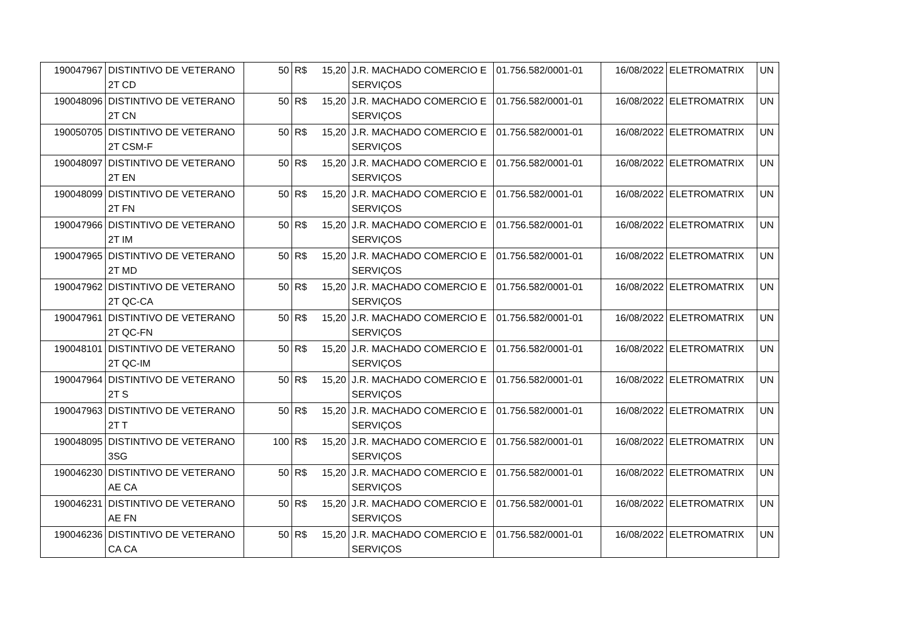| 190047967 | DISTINTIVO DE VETERANO 2T CD | 50 | R$ 15,20 | J.R. MACHADO COMERCIO E SERVIÇOS | 01.756.582/0001-01 | 16/08/2022 | ELETROMATRIX | UN |
| 190048096 | DISTINTIVO DE VETERANO 2T CN | 50 | R$ 15,20 | J.R. MACHADO COMERCIO E SERVIÇOS | 01.756.582/0001-01 | 16/08/2022 | ELETROMATRIX | UN |
| 190050705 | DISTINTIVO DE VETERANO 2T CSM-F | 50 | R$ 15,20 | J.R. MACHADO COMERCIO E SERVIÇOS | 01.756.582/0001-01 | 16/08/2022 | ELETROMATRIX | UN |
| 190048097 | DISTINTIVO DE VETERANO 2T EN | 50 | R$ 15,20 | J.R. MACHADO COMERCIO E SERVIÇOS | 01.756.582/0001-01 | 16/08/2022 | ELETROMATRIX | UN |
| 190048099 | DISTINTIVO DE VETERANO 2T FN | 50 | R$ 15,20 | J.R. MACHADO COMERCIO E SERVIÇOS | 01.756.582/0001-01 | 16/08/2022 | ELETROMATRIX | UN |
| 190047966 | DISTINTIVO DE VETERANO 2T IM | 50 | R$ 15,20 | J.R. MACHADO COMERCIO E SERVIÇOS | 01.756.582/0001-01 | 16/08/2022 | ELETROMATRIX | UN |
| 190047965 | DISTINTIVO DE VETERANO 2T MD | 50 | R$ 15,20 | J.R. MACHADO COMERCIO E SERVIÇOS | 01.756.582/0001-01 | 16/08/2022 | ELETROMATRIX | UN |
| 190047962 | DISTINTIVO DE VETERANO 2T QC-CA | 50 | R$ 15,20 | J.R. MACHADO COMERCIO E SERVIÇOS | 01.756.582/0001-01 | 16/08/2022 | ELETROMATRIX | UN |
| 190047961 | DISTINTIVO DE VETERANO 2T QC-FN | 50 | R$ 15,20 | J.R. MACHADO COMERCIO E SERVIÇOS | 01.756.582/0001-01 | 16/08/2022 | ELETROMATRIX | UN |
| 190048101 | DISTINTIVO DE VETERANO 2T QC-IM | 50 | R$ 15,20 | J.R. MACHADO COMERCIO E SERVIÇOS | 01.756.582/0001-01 | 16/08/2022 | ELETROMATRIX | UN |
| 190047964 | DISTINTIVO DE VETERANO 2T S | 50 | R$ 15,20 | J.R. MACHADO COMERCIO E SERVIÇOS | 01.756.582/0001-01 | 16/08/2022 | ELETROMATRIX | UN |
| 190047963 | DISTINTIVO DE VETERANO 2T T | 50 | R$ 15,20 | J.R. MACHADO COMERCIO E SERVIÇOS | 01.756.582/0001-01 | 16/08/2022 | ELETROMATRIX | UN |
| 190048095 | DISTINTIVO DE VETERANO 3SG | 100 | R$ 15,20 | J.R. MACHADO COMERCIO E SERVIÇOS | 01.756.582/0001-01 | 16/08/2022 | ELETROMATRIX | UN |
| 190046230 | DISTINTIVO DE VETERANO AE CA | 50 | R$ 15,20 | J.R. MACHADO COMERCIO E SERVIÇOS | 01.756.582/0001-01 | 16/08/2022 | ELETROMATRIX | UN |
| 190046231 | DISTINTIVO DE VETERANO AE FN | 50 | R$ 15,20 | J.R. MACHADO COMERCIO E SERVIÇOS | 01.756.582/0001-01 | 16/08/2022 | ELETROMATRIX | UN |
| 190046236 | DISTINTIVO DE VETERANO CA CA | 50 | R$ 15,20 | J.R. MACHADO COMERCIO E SERVIÇOS | 01.756.582/0001-01 | 16/08/2022 | ELETROMATRIX | UN |